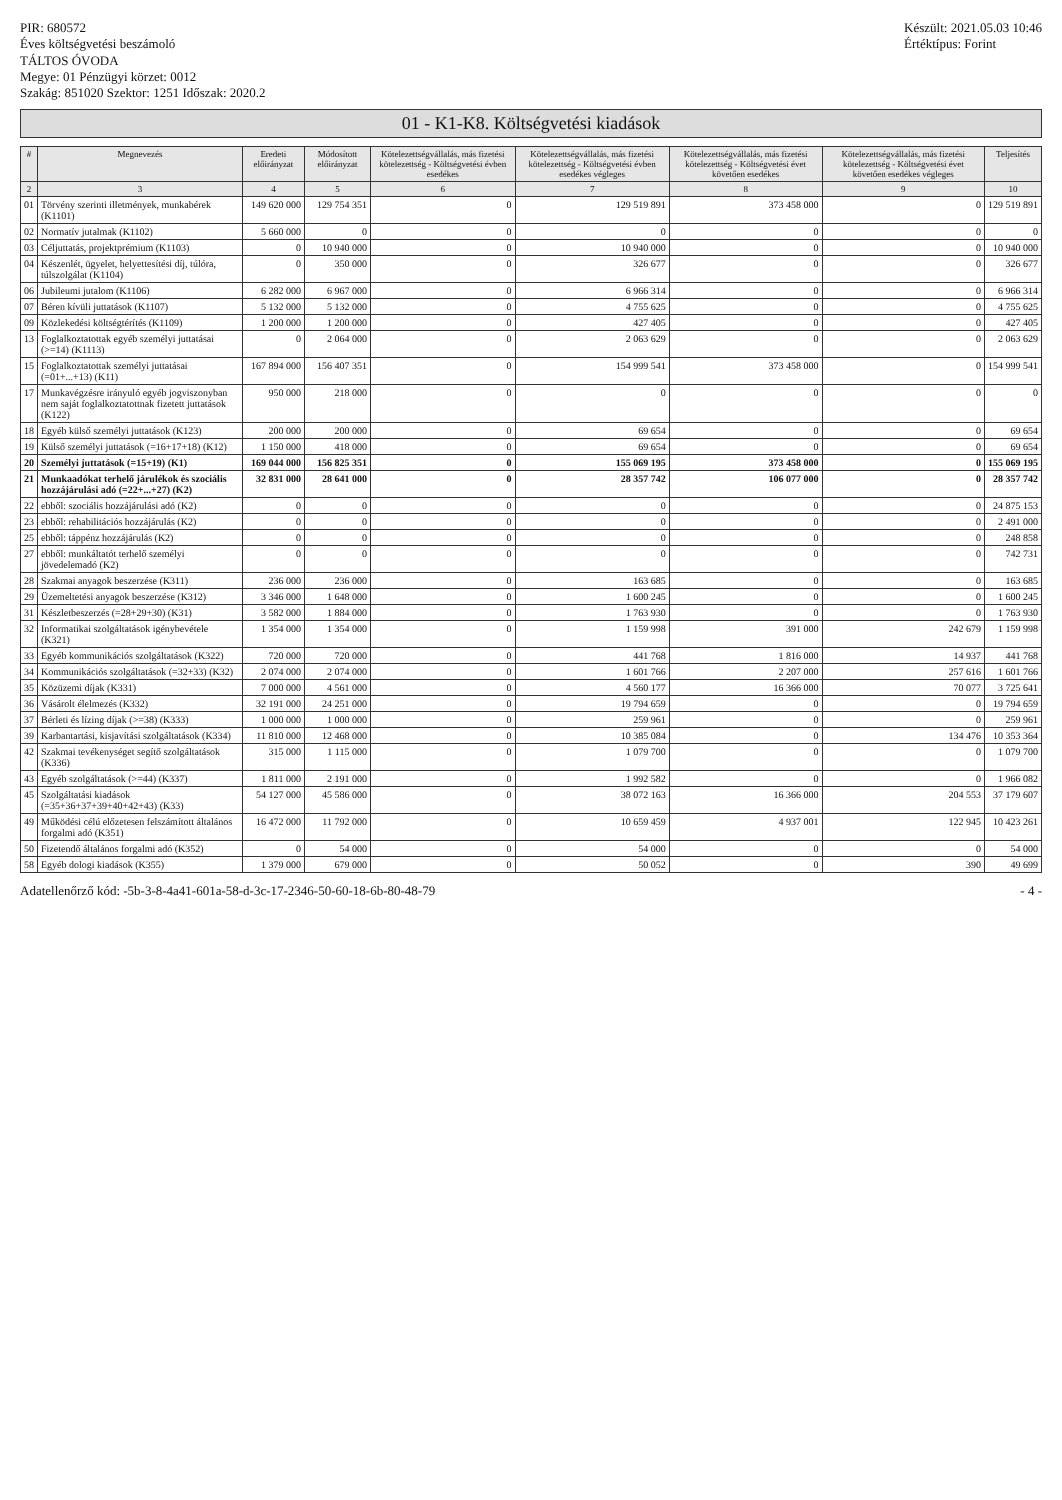PIR: 680572
Éves költségvetési beszámoló
TÁLTOS ÓVODA
Megye: 01 Pénzügyi körzet: 0012
Szakág: 851020 Szektor: 1251 Időszak: 2020.2
Készült: 2021.05.03 10:46
Értéktípus: Forint
01 - K1-K8. Költségvetési kiadások
| # | Megnevezés | Eredeti előirányzat | Módosított előirányzat | Kötelezettségvállalás, más fizetési kötelezettség - Költségvetési évben esedékes | Kötelezettségvállalás, más fizetési kötelezettség - Költségvetési évben esedékes végleges | Kötelezettségvállalás, más fizetési kötelezettség - Költségvetési évet követően esedékes | Kötelezettségvállalás, más fizetési kötelezettség - Költségvetési évet követően esedékes végleges | Teljesítés |
| --- | --- | --- | --- | --- | --- | --- | --- | --- |
| 2 | 3 | 4 | 5 | 6 | 7 | 8 | 9 | 10 |
| 01 | Törvény szerinti illetmények, munkabérek (K1101) | 149 620 000 | 129 754 351 | 0 | 129 519 891 | 373 458 000 | 0 | 129 519 891 |
| 02 | Normatív jutalmak (K1102) | 5 660 000 | 0 | 0 | 0 | 0 | 0 | 0 |
| 03 | Céljuttatás, projektprémium (K1103) | 0 | 10 940 000 | 0 | 10 940 000 | 0 | 0 | 10 940 000 |
| 04 | Készenlét, ügyelet, helyettesítési díj, túlóra, túlszolgálat (K1104) | 0 | 350 000 | 0 | 326 677 | 0 | 0 | 326 677 |
| 06 | Jubileumi jutalom (K1106) | 6 282 000 | 6 967 000 | 0 | 6 966 314 | 0 | 0 | 6 966 314 |
| 07 | Béren kívüli juttatások (K1107) | 5 132 000 | 5 132 000 | 0 | 4 755 625 | 0 | 0 | 4 755 625 |
| 09 | Közlekedési költségtérítés (K1109) | 1 200 000 | 1 200 000 | 0 | 427 405 | 0 | 0 | 427 405 |
| 13 | Foglalkoztatottak egyéb személyi juttatásai (>=14) (K1113) | 0 | 2 064 000 | 0 | 2 063 629 | 0 | 0 | 2 063 629 |
| 15 | Foglalkoztatottak személyi juttatásai (=01+...+13) (K11) | 167 894 000 | 156 407 351 | 0 | 154 999 541 | 373 458 000 | 0 | 154 999 541 |
| 17 | Munkavégzésre irányuló egyéb jogviszonyban nem saját foglalkoztatottnak fizetett juttatások (K122) | 950 000 | 218 000 | 0 | 0 | 0 | 0 | 0 |
| 18 | Egyéb külső személyi juttatások (K123) | 200 000 | 200 000 | 0 | 69 654 | 0 | 0 | 69 654 |
| 19 | Külső személyi juttatások (=16+17+18) (K12) | 1 150 000 | 418 000 | 0 | 69 654 | 0 | 0 | 69 654 |
| 20 | Személyi juttatások (=15+19) (K1) | 169 044 000 | 156 825 351 | 0 | 155 069 195 | 373 458 000 | 0 | 155 069 195 |
| 21 | Munkaadókat terhelő járulékok és szociális hozzájárulási adó (=22+...+27) (K2) | 32 831 000 | 28 641 000 | 0 | 28 357 742 | 106 077 000 | 0 | 28 357 742 |
| 22 | ebből: szociális hozzájárulási adó (K2) | 0 | 0 | 0 | 0 | 0 | 0 | 24 875 153 |
| 23 | ebből: rehabilitációs hozzájárulás (K2) | 0 | 0 | 0 | 0 | 0 | 0 | 2 491 000 |
| 25 | ebből: táppénz hozzájárulás (K2) | 0 | 0 | 0 | 0 | 0 | 0 | 248 858 |
| 27 | ebből: munkáltatót terhelő személyi jövedelemadó (K2) | 0 | 0 | 0 | 0 | 0 | 0 | 742 731 |
| 28 | Szakmai anyagok beszerzése (K311) | 236 000 | 236 000 | 0 | 163 685 | 0 | 0 | 163 685 |
| 29 | Üzemeltetési anyagok beszerzése (K312) | 3 346 000 | 1 648 000 | 0 | 1 600 245 | 0 | 0 | 1 600 245 |
| 31 | Készletbeszerzés (=28+29+30) (K31) | 3 582 000 | 1 884 000 | 0 | 1 763 930 | 0 | 0 | 1 763 930 |
| 32 | Informatikai szolgáltatások igénybevétele (K321) | 1 354 000 | 1 354 000 | 0 | 1 159 998 | 391 000 | 242 679 | 1 159 998 |
| 33 | Egyéb kommunikációs szolgáltatások (K322) | 720 000 | 720 000 | 0 | 441 768 | 1 816 000 | 14 937 | 441 768 |
| 34 | Kommunikációs szolgáltatások (=32+33) (K32) | 2 074 000 | 2 074 000 | 0 | 1 601 766 | 2 207 000 | 257 616 | 1 601 766 |
| 35 | Közüzemi díjak (K331) | 7 000 000 | 4 561 000 | 0 | 4 560 177 | 16 366 000 | 70 077 | 3 725 641 |
| 36 | Vásárolt élelmezés (K332) | 32 191 000 | 24 251 000 | 0 | 19 794 659 | 0 | 0 | 19 794 659 |
| 37 | Bérleti és lízing díjak (>=38) (K333) | 1 000 000 | 1 000 000 | 0 | 259 961 | 0 | 0 | 259 961 |
| 39 | Karbantartási, kisjavítási szolgáltatások (K334) | 11 810 000 | 12 468 000 | 0 | 10 385 084 | 0 | 134 476 | 10 353 364 |
| 42 | Szakmai tevékenységet segítő szolgáltatások (K336) | 315 000 | 1 115 000 | 0 | 1 079 700 | 0 | 0 | 1 079 700 |
| 43 | Egyéb szolgáltatások (>=44) (K337) | 1 811 000 | 2 191 000 | 0 | 1 992 582 | 0 | 0 | 1 966 082 |
| 45 | Szolgáltatási kiadások (=35+36+37+39+40+42+43) (K33) | 54 127 000 | 45 586 000 | 0 | 38 072 163 | 16 366 000 | 204 553 | 37 179 607 |
| 49 | Működési célú előzetesen felszámított általános forgalmi adó (K351) | 16 472 000 | 11 792 000 | 0 | 10 659 459 | 4 937 001 | 122 945 | 10 423 261 |
| 50 | Fizetendő általános forgalmi adó (K352) | 0 | 54 000 | 0 | 54 000 | 0 | 0 | 54 000 |
| 58 | Egyéb dologi kiadások (K355) | 1 379 000 | 679 000 | 0 | 50 052 | 0 | 390 | 49 699 |
Adatellenőrző kód: -5b-3-8-4a41-601a-58-d-3c-17-2346-50-60-18-6b-80-48-79 - 4 -